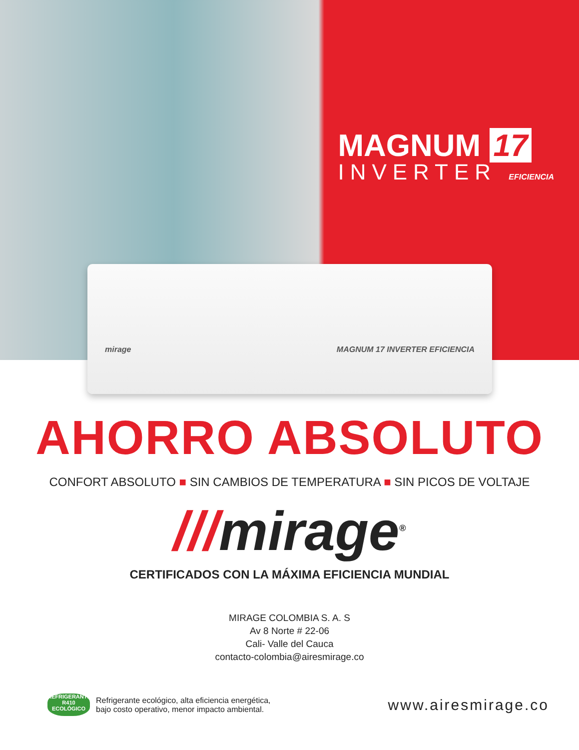MAGNUM 17
INVERTER EFICIENCIA
mirage MAGNUM 17 INVERTER EFICIENCIA
AHORRO ABSOLUTO
CONFORT ABSOLUTO ■ SIN CAMBIOS DE TEMPERATURA ■ SIN PICOS DE VOLTAJE
///mirage<sup>®</sup>
CERTIFICADOS CON LA MÁXIMA EFICIENCIA MUNDIAL
MIRAGE COLOMBIA S. A. S
Av 8 Norte # 22-06
Cali- Valle del Cauca
contacto-colombia@airesmirage.co
REFRIGERANTE
R410
ECOLÓGICO
Refrigerante ecológico, alta eficiencia energética,
bajo costo operativo, menor impacto ambiental.
www.airesmirage.co